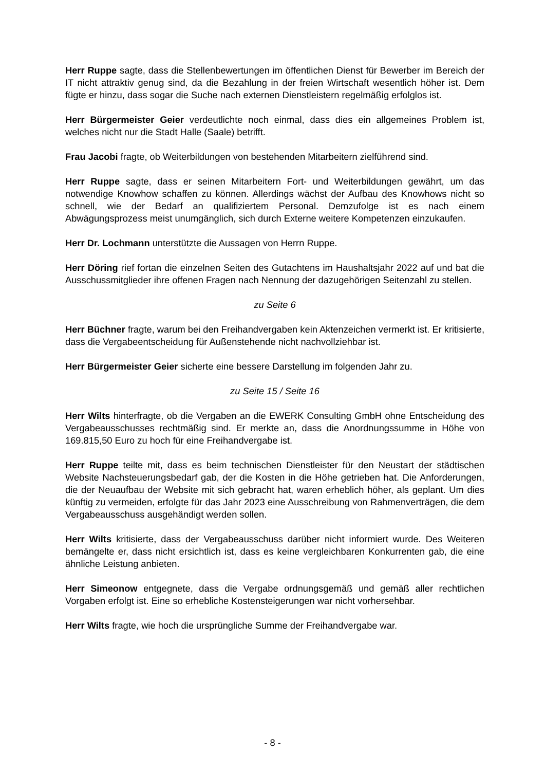Herr Ruppe sagte, dass die Stellenbewertungen im öffentlichen Dienst für Bewerber im Bereich der IT nicht attraktiv genug sind, da die Bezahlung in der freien Wirtschaft wesentlich höher ist. Dem fügte er hinzu, dass sogar die Suche nach externen Dienstleistern regelmäßig erfolglos ist.
Herr Bürgermeister Geier verdeutlichte noch einmal, dass dies ein allgemeines Problem ist, welches nicht nur die Stadt Halle (Saale) betrifft.
Frau Jacobi fragte, ob Weiterbildungen von bestehenden Mitarbeitern zielführend sind.
Herr Ruppe sagte, dass er seinen Mitarbeitern Fort- und Weiterbildungen gewährt, um das notwendige Knowhow schaffen zu können. Allerdings wächst der Aufbau des Knowhows nicht so schnell, wie der Bedarf an qualifiziertem Personal. Demzufolge ist es nach einem Abwägungsprozess meist unumgänglich, sich durch Externe weitere Kompetenzen einzukaufen.
Herr Dr. Lochmann unterstützte die Aussagen von Herrn Ruppe.
Herr Döring rief fortan die einzelnen Seiten des Gutachtens im Haushaltsjahr 2022 auf und bat die Ausschussmitglieder ihre offenen Fragen nach Nennung der dazugehörigen Seitenzahl zu stellen.
zu Seite 6
Herr Büchner fragte, warum bei den Freihandvergaben kein Aktenzeichen vermerkt ist. Er kritisierte, dass die Vergabeentscheidung für Außenstehende nicht nachvollziehbar ist.
Herr Bürgermeister Geier sicherte eine bessere Darstellung im folgenden Jahr zu.
zu Seite 15 / Seite 16
Herr Wilts hinterfragte, ob die Vergaben an die EWERK Consulting GmbH ohne Entscheidung des Vergabeausschusses rechtmäßig sind. Er merkte an, dass die Anordnungssumme in Höhe von 169.815,50 Euro zu hoch für eine Freihandvergabe ist.
Herr Ruppe teilte mit, dass es beim technischen Dienstleister für den Neustart der städtischen Website Nachsteuerungsbedarf gab, der die Kosten in die Höhe getrieben hat. Die Anforderungen, die der Neuaufbau der Website mit sich gebracht hat, waren erheblich höher, als geplant. Um dies künftig zu vermeiden, erfolgte für das Jahr 2023 eine Ausschreibung von Rahmenverträgen, die dem Vergabeausschuss ausgehändigt werden sollen.
Herr Wilts kritisierte, dass der Vergabeausschuss darüber nicht informiert wurde. Des Weiteren bemängelte er, dass nicht ersichtlich ist, dass es keine vergleichbaren Konkurrenten gab, die eine ähnliche Leistung anbieten.
Herr Simeonow entgegnete, dass die Vergabe ordnungsgemäß und gemäß aller rechtlichen Vorgaben erfolgt ist. Eine so erhebliche Kostensteigerungen war nicht vorhersehbar.
Herr Wilts fragte, wie hoch die ursprüngliche Summe der Freihandvergabe war.
- 8 -